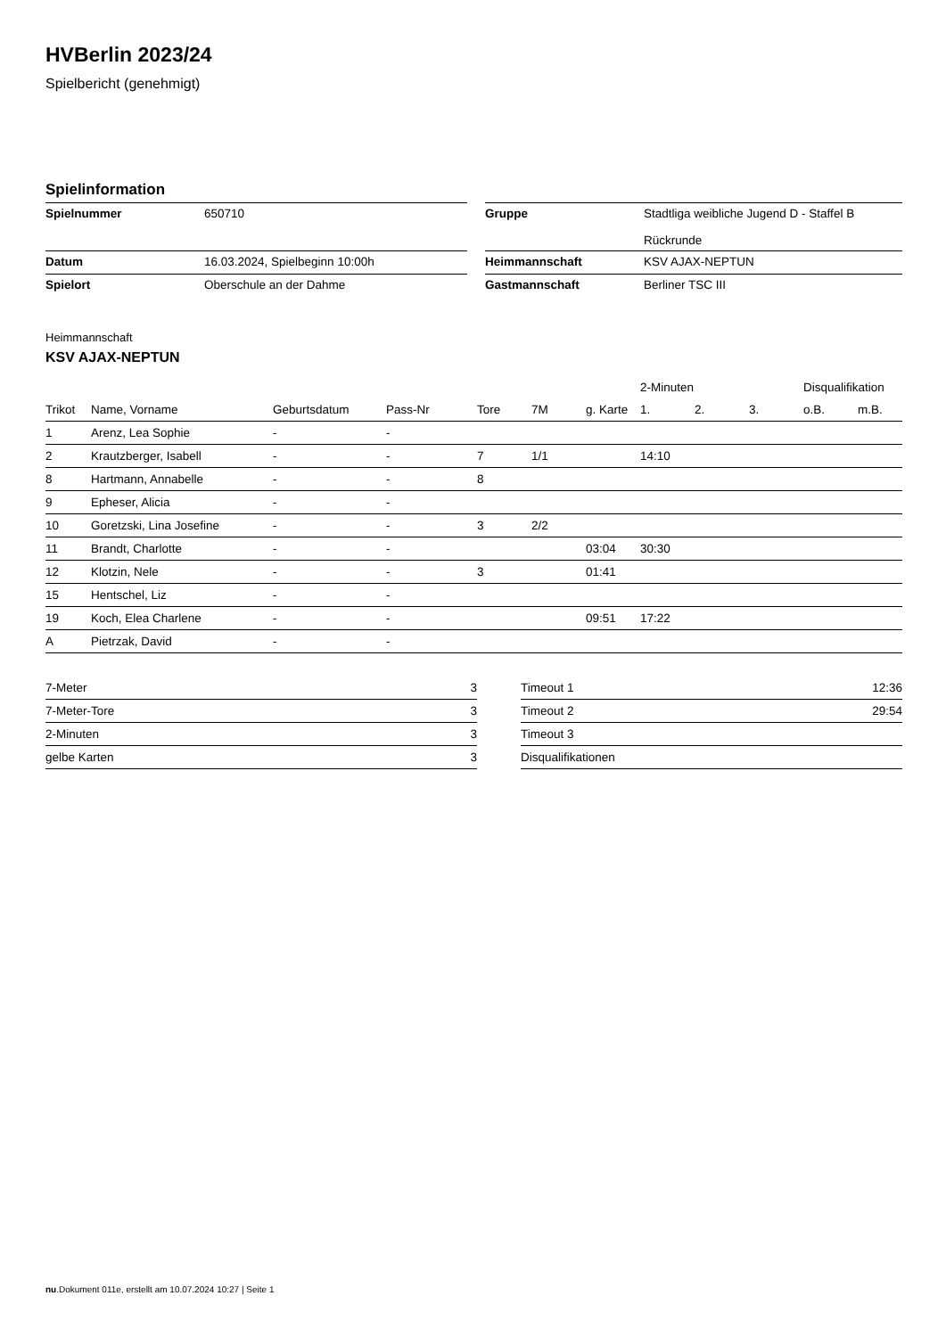HVBerlin 2023/24
Spielbericht (genehmigt)
Spielinformation
| Spielnummer | 650710 | | Gruppe | Stadtliga weibliche Jugend D - Staffel B Rückrunde |
| Datum | 16.03.2024, Spielbeginn 10:00h | | Heimmannschaft | KSV AJAX-NEPTUN |
| Spielort | Oberschule an der Dahme | | Gastmannschaft | Berliner TSC III |
Heimmannschaft
KSV AJAX-NEPTUN
| | | | | | | | 2-Minuten | | | Disqualifikation | |
| --- | --- | --- | --- | --- | --- | --- | --- | --- | --- | --- | --- |
| Trikot | Name, Vorname | Geburtsdatum | Pass-Nr | Tore | 7M | g. Karte | 1. | 2. | 3. | o.B. | m.B. |
| 1 | Arenz, Lea Sophie | - | - | | | | | | | | |
| 2 | Krautzberger, Isabell | - | - | 7 | 1/1 | | 14:10 | | | | |
| 8 | Hartmann, Annabelle | - | - | 8 | | | | | | | |
| 9 | Epheser, Alicia | - | - | | | | | | | | |
| 10 | Goretzski, Lina Josefine | - | - | 3 | 2/2 | | | | | | |
| 11 | Brandt, Charlotte | - | - | | | 03:04 | 30:30 | | | | |
| 12 | Klotzin, Nele | - | - | 3 | | 01:41 | | | | | |
| 15 | Hentschel, Liz | - | - | | | | | | | | |
| 19 | Koch, Elea Charlene | - | - | | | 09:51 | 17:22 | | | | |
| A | Pietrzak, David | - | - | | | | | | | | |
| 7-Meter | 3 |
| 7-Meter-Tore | 3 |
| 2-Minuten | 3 |
| gelbe Karten | 3 |
| Timeout 1 | 12:36 |
| Timeout 2 | 29:54 |
| Timeout 3 | |
| Disqualifikationen | |
nu.Dokument 011e, erstellt am 10.07.2024 10:27 | Seite 1